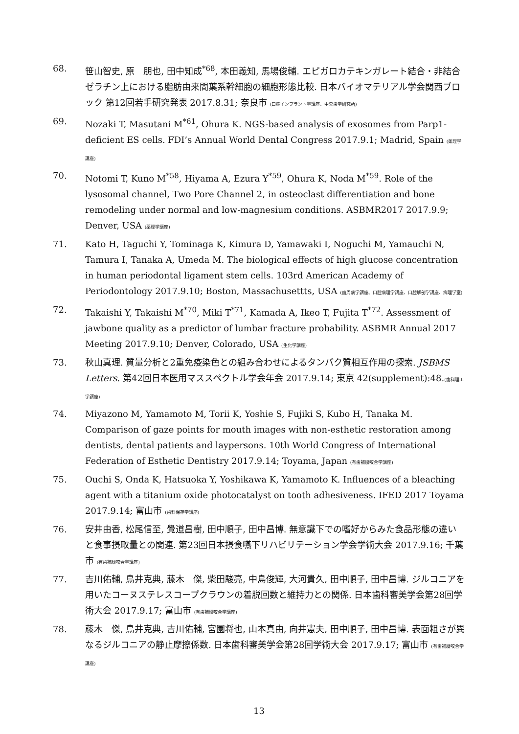68. 笹山智史, 原　朋也, 田中知成<sup>*68</sup>, 本田義知, 馬場俊輔. エピガロカテキンガレート結合・非結合ゼラチン上における脂肪由来間葉系幹細胞の細胞形態比較. 日本バイオマテリアル学会関西ブロック 第12回若手研究発表 2017.8.31; 奈良市 (口腔インプラント学講座、中央歯学研究所)
69. Nozaki T, Masutani M<sup>*61</sup>, Ohura K. NGS-based analysis of exosomes from Parp1-deficient ES cells. FDI’s Annual World Dental Congress 2017.9.1; Madrid, Spain (薬理学講座)
70. Notomi T, Kuno M<sup>*58</sup>, Hiyama A, Ezura Y<sup>*59</sup>, Ohura K, Noda M<sup>*59</sup>. Role of the lysosomal channel, Two Pore Channel 2, in osteoclast differentiation and bone remodeling under normal and low-magnesium conditions. ASBMR2017 2017.9.9; Denver, USA (薬理学講座)
71. Kato H, Taguchi Y, Tominaga K, Kimura D, Yamawaki I, Noguchi M, Yamauchi N, Tamura I, Tanaka A, Umeda M. The biological effects of high glucose concentration in human periodontal ligament stem cells. 103rd American Academy of Periodontology 2017.9.10; Boston, Massachusettts, USA (歯周病学講座、口腔病理学講座、口腔解剖学講座、病理学室)
72. Takaishi Y, Takaishi M<sup>*70</sup>, Miki T<sup>*71</sup>, Kamada A, Ikeo T, Fujita T<sup>*72</sup>. Assessment of jawbone quality as a predictor of lumbar fracture probability. ASBMR Annual 2017 Meeting 2017.9.10; Denver, Colorado, USA (生化学講座)
73. 秋山真理. 質量分析と2重免疫染色との組み合わせによるタンパク質相互作用の探索. JSBMS Letters. 第42回日本医用マススペクトル学会年会 2017.9.14; 東京 42(supplement):48.(歯科理工学講座)
74. Miyazono M, Yamamoto M, Torii K, Yoshie S, Fujiki S, Kubo H, Tanaka M. Comparison of gaze points for mouth images with non-esthetic restoration among dentists, dental patients and laypersons. 10th World Congress of International Federation of Esthetic Dentistry 2017.9.14; Toyama, Japan (有歯補綴咬合学講座)
75. Ouchi S, Onda K, Hatsuoka Y, Yoshikawa K, Yamamoto K. Influences of a bleaching agent with a titanium oxide photocatalyst on tooth adhesiveness. IFED 2017 Toyama 2017.9.14; 富山市 (歯科保存学講座)
76. 安井由香, 松尾信至, 覺道昌樹, 田中順子, 田中昌博. 無意識下での嗜好からみた食品形態の違いと食事摂取量との関連. 第23回日本摂食嚥下リハビリテーション学会学術大会 2017.9.16; 千葉市 (有歯補綴咬合学講座)
77. 吉川佑輔, 鳥井克典, 藤木　傑, 柴田駿亮, 中島俊輝, 大河貴久, 田中順子, 田中昌博. ジルコニアを用いたコーヌステレスコープクラウンの着脱回数と維持力との関係. 日本歯科審美学会第28回学術大会 2017.9.17; 富山市 (有歯補綴咬合学講座)
78. 藤木　傑, 鳥井克典, 吉川佑輔, 宮園将也, 山本真由, 向井憲夫, 田中順子, 田中昌博. 表面粗さが異なるジルコニアの静止摩擦係数. 日本歯科審美学会第28回学術大会 2017.9.17; 富山市 (有歯補綴咬合学講座)
13